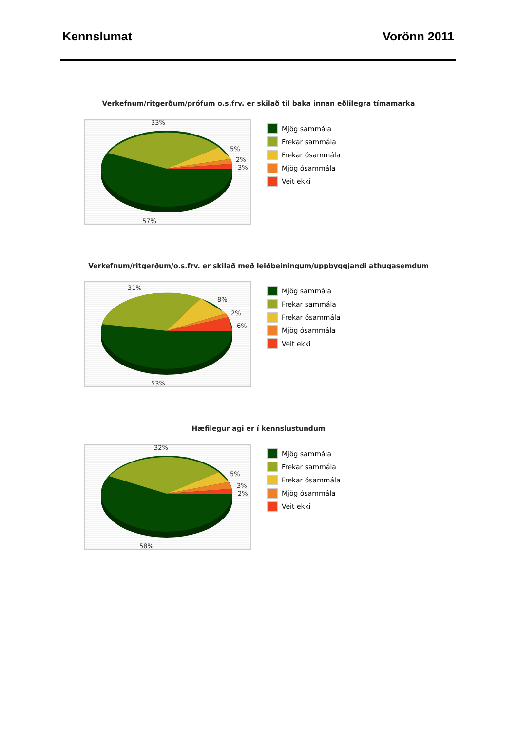Kennslumat Vorönn 2011
Verkefnum/ritgerðum/prófum o.s.frv. er skilað til baka innan eðlilegra tímamarka
33%
5%
2%
3%
57%
Mjög sammála
Frekar sammála
Frekar ósammála
Mjög ósammála
Veit ekki
Verkefnum/ritgerðum/o.s.frv. er skilað með leiðbeiningum/uppbyggjandi athugasemdum
31%
8%
2%
6%
53%
Mjög sammála
Frekar sammála
Frekar ósammála
Mjög ósammála
Veit ekki
Hæfilegur agi er í kennslustundum
32%
5%
3%
2%
58%
Mjög sammála
Frekar sammála
Frekar ósammála
Mjög ósammála
Veit ekki